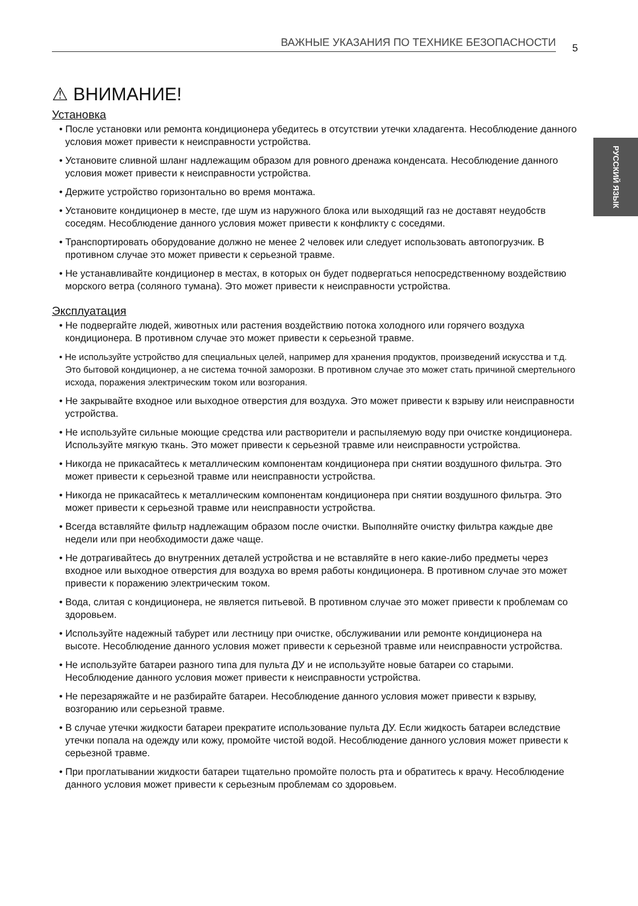ВАЖНЫЕ УКАЗАНИЯ ПО ТЕХНИКЕ БЕЗОПАСНОСТИ 5
РУССКИЙ ЯЗЫК
⚠ ВНИМАНИЕ!
Установка
• После установки или ремонта кондиционера убедитесь в отсутствии утечки хладагента. Несоблюдение данного условия может привести к неисправности устройства.
• Установите сливной шланг надлежащим образом для ровного дренажа конденсата. Несоблюдение данного условия может привести к неисправности устройства.
• Держите устройство горизонтально во время монтажа.
• Установите кондиционер в месте, где шум из наружного блока или выходящий газ не доставят неудобств соседям. Несоблюдение данного условия может привести к конфликту с соседями.
• Транспортировать оборудование должно не менее 2 человек или следует использовать автопогрузчик. В противном случае это может привести к серьезной травме.
• Не устанавливайте кондиционер в местах, в которых он будет подвергаться непосредственному воздействию морского ветра (соляного тумана). Это может привести к неисправности устройства.
Эксплуатация
• Не подвергайте людей, животных или растения воздействию потока холодного или горячего воздуха кондиционера. В противном случае это может привести к серьезной травме.
• Не используйте устройство для специальных целей, например для хранения продуктов, произведений искусства и т.д. Это бытовой кондиционер, а не система точной заморозки. В противном случае это может стать причиной смертельного исхода, поражения электрическим током или возгорания.
• Не закрывайте входное или выходное отверстия для воздуха. Это может привести к взрыву или неисправности устройства.
• Не используйте сильные моющие средства или растворители и распыляемую воду при очистке кондиционера. Используйте мягкую ткань. Это может привести к серьезной травме или неисправности устройства.
• Никогда не прикасайтесь к металлическим компонентам кондиционера при снятии воздушного фильтра. Это может привести к серьезной травме или неисправности устройства.
• Никогда не прикасайтесь к металлическим компонентам кондиционера при снятии воздушного фильтра. Это может привести к серьезной травме или неисправности устройства.
• Всегда вставляйте фильтр надлежащим образом после очистки. Выполняйте очистку фильтра каждые две недели или при необходимости даже чаще.
• Не дотрагивайтесь до внутренних деталей устройства и не вставляйте в него какие-либо предметы через входное или выходное отверстия для воздуха во время работы кондиционера. В противном случае это может привести к поражению электрическим током.
• Вода, слитая с кондиционера, не является питьевой. В противном случае это может привести к проблемам со здоровьем.
• Используйте надежный табурет или лестницу при очистке, обслуживании или ремонте кондиционера на высоте. Несоблюдение данного условия может привести к серьезной травме или неисправности устройства.
• Не используйте батареи разного типа для пульта ДУ и не используйте новые батареи со старыми. Несоблюдение данного условия может привести к неисправности устройства.
• Не перезаряжайте и не разбирайте батареи. Несоблюдение данного условия может привести к взрыву, возгоранию или серьезной травме.
• В случае утечки жидкости батареи прекратите использование пульта ДУ. Если жидкость батареи вследствие утечки попала на одежду или кожу, промойте чистой водой. Несоблюдение данного условия может привести к серьезной травме.
• При проглатывании жидкости батареи тщательно промойте полость рта и обратитесь к врачу. Несоблюдение данного условия может привести к серьезным проблемам со здоровьем.